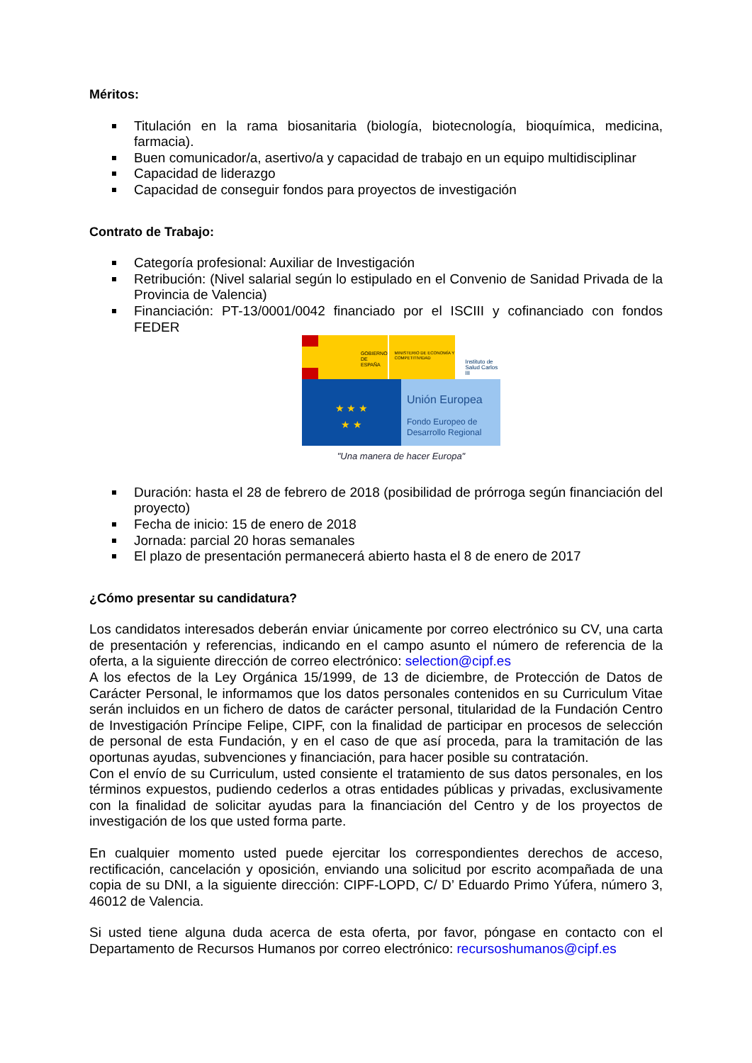Méritos:
Titulación en la rama biosanitaria (biología, biotecnología, bioquímica, medicina, farmacia).
Buen comunicador/a, asertivo/a y capacidad de trabajo en un equipo multidisciplinar
Capacidad de liderazgo
Capacidad de conseguir fondos para proyectos de investigación
Contrato de Trabajo:
Categoría profesional: Auxiliar de Investigación
Retribución: (Nivel salarial según lo estipulado en el Convenio de Sanidad Privada de la Provincia de Valencia)
Financiación: PT-13/0001/0042 financiado por el ISCIII y cofinanciado con fondos FEDER
GOBIERNO DE ESPAÑA
MINISTERIO DE ECONOMÍA Y COMPETITIVIDAD
Instituto de Salud Carlos III
★ ★ ★
★ ★
Unión Europea
Fondo Europeo de Desarrollo Regional
"Una manera de hacer Europa"
Duración: hasta el 28 de febrero de 2018 (posibilidad de prórroga según financiación del proyecto)
Fecha de inicio: 15 de enero de 2018
Jornada: parcial 20 horas semanales
El plazo de presentación permanecerá abierto hasta el 8 de enero de 2017
¿Cómo presentar su candidatura?
Los candidatos interesados deberán enviar únicamente por correo electrónico su CV, una carta de presentación y referencias, indicando en el campo asunto el número de referencia de la oferta, a la siguiente dirección de correo electrónico: selection@cipf.es
A los efectos de la Ley Orgánica 15/1999, de 13 de diciembre, de Protección de Datos de Carácter Personal, le informamos que los datos personales contenidos en su Curriculum Vitae serán incluidos en un fichero de datos de carácter personal, titularidad de la Fundación Centro de Investigación Príncipe Felipe, CIPF, con la finalidad de participar en procesos de selección de personal de esta Fundación, y en el caso de que así proceda, para la tramitación de las oportunas ayudas, subvenciones y financiación, para hacer posible su contratación.
Con el envío de su Curriculum, usted consiente el tratamiento de sus datos personales, en los términos expuestos, pudiendo cederlos a otras entidades públicas y privadas, exclusivamente con la finalidad de solicitar ayudas para la financiación del Centro y de los proyectos de investigación de los que usted forma parte.
En cualquier momento usted puede ejercitar los correspondientes derechos de acceso, rectificación, cancelación y oposición, enviando una solicitud por escrito acompañada de una copia de su DNI, a la siguiente dirección: CIPF-LOPD, C/ D’ Eduardo Primo Yúfera, número 3, 46012 de Valencia.
Si usted tiene alguna duda acerca de esta oferta, por favor, póngase en contacto con el Departamento de Recursos Humanos por correo electrónico: recursoshumanos@cipf.es